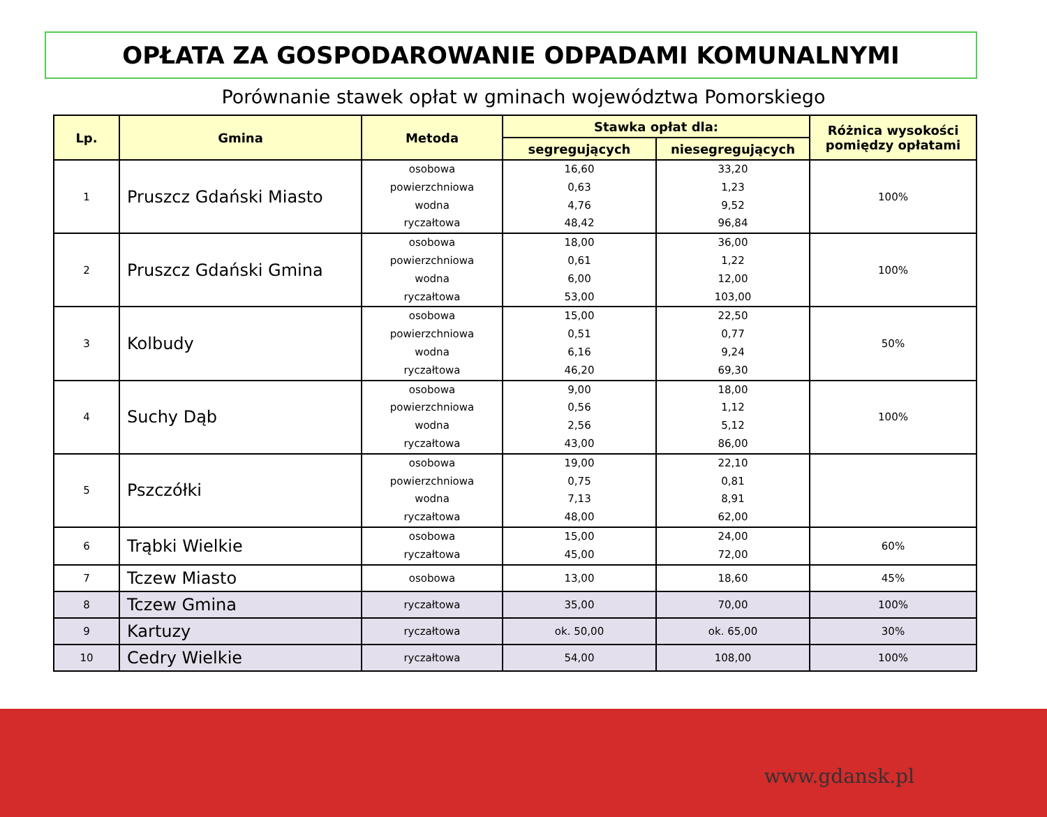OPŁATA ZA GOSPODAROWANIE ODPADAMI KOMUNALNYMI
Porównanie stawek opłat w gminach województwa Pomorskiego
| Lp. | Gmina | Metoda | Stawka opłat dla: | | Różnica wysokości pomiędzy opłatami |
| --- | --- | --- | --- | --- | --- |
| | | | segregujących | niesegregujących | |
| 1 | Pruszcz Gdański Miasto | osobowa powierzchniowa wodna ryczałtowa | 16,60 0,63 4,76 48,42 | 33,20 1,23 9,52 96,84 | 100% |
| 2 | Pruszcz Gdański Gmina | osobowa powierzchniowa wodna ryczałtowa | 18,00 0,61 6,00 53,00 | 36,00 1,22 12,00 103,00 | 100% |
| 3 | Kolbudy | osobowa powierzchniowa wodna ryczałtowa | 15,00 0,51 6,16 46,20 | 22,50 0,77 9,24 69,30 | 50% |
| 4 | Suchy Dąb | osobowa powierzchniowa wodna ryczałtowa | 9,00 0,56 2,56 43,00 | 18,00 1,12 5,12 86,00 | 100% |
| 5 | Pszczółki | osobowa powierzchniowa wodna ryczałtowa | 19,00 0,75 7,13 48,00 | 22,10 0,81 8,91 62,00 | |
| 6 | Trąbki Wielkie | osobowa ryczałtowa | 15,00 45,00 | 24,00 72,00 | 60% |
| 7 | Tczew Miasto | osobowa | 13,00 | 18,60 | 45% |
| 8 | Tczew Gmina | ryczałtowa | 35,00 | 70,00 | 100% |
| 9 | Kartuzy | ryczałtowa | ok. 50,00 | ok. 65,00 | 30% |
| 10 | Cedry Wielkie | ryczałtowa | 54,00 | 108,00 | 100% |
www.gdansk.pl